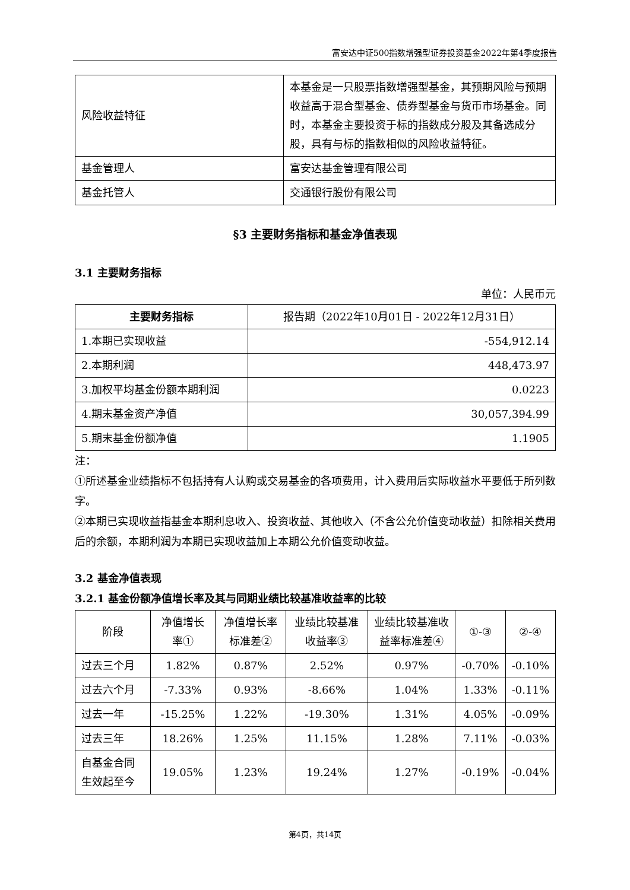富安达中证500指数增强型证券投资基金2022年第4季度报告
| 风险收益特征 | 本基金是一只股票指数增强型基金，其预期风险与预期收益高于混合型基金、债券型基金与货币市场基金。同时，本基金主要投资于标的指数成分股及其备选成分股，具有与标的指数相似的风险收益特征。 |
| 基金管理人 | 富安达基金管理有限公司 |
| 基金托管人 | 交通银行股份有限公司 |
§3 主要财务指标和基金净值表现
3.1 主要财务指标
单位：人民币元
| 主要财务指标 | 报告期（2022年10月01日 - 2022年12月31日） |
| 1.本期已实现收益 | -554,912.14 |
| 2.本期利润 | 448,473.97 |
| 3.加权平均基金份额本期利润 | 0.0223 |
| 4.期末基金资产净值 | 30,057,394.99 |
| 5.期末基金份额净值 | 1.1905 |
注：
①所述基金业绩指标不包括持有人认购或交易基金的各项费用，计入费用后实际收益水平要低于所列数字。
②本期已实现收益指基金本期利息收入、投资收益、其他收入（不含公允价值变动收益）扣除相关费用后的余额，本期利润为本期已实现收益加上本期公允价值变动收益。
3.2 基金净值表现
3.2.1 基金份额净值增长率及其与同期业绩比较基准收益率的比较
| 阶段 | 净值增长率① | 净值增长率标准差② | 业绩比较基准收益率③ | 业绩比较基准收益率标准差④ | ①-③ | ②-④ |
| 过去三个月 | 1.82% | 0.87% | 2.52% | 0.97% | -0.70% | -0.10% |
| 过去六个月 | -7.33% | 0.93% | -8.66% | 1.04% | 1.33% | -0.11% |
| 过去一年 | -15.25% | 1.22% | -19.30% | 1.31% | 4.05% | -0.09% |
| 过去三年 | 18.26% | 1.25% | 11.15% | 1.28% | 7.11% | -0.03% |
| 自基金合同生效起至今 | 19.05% | 1.23% | 19.24% | 1.27% | -0.19% | -0.04% |
第4页，共14页